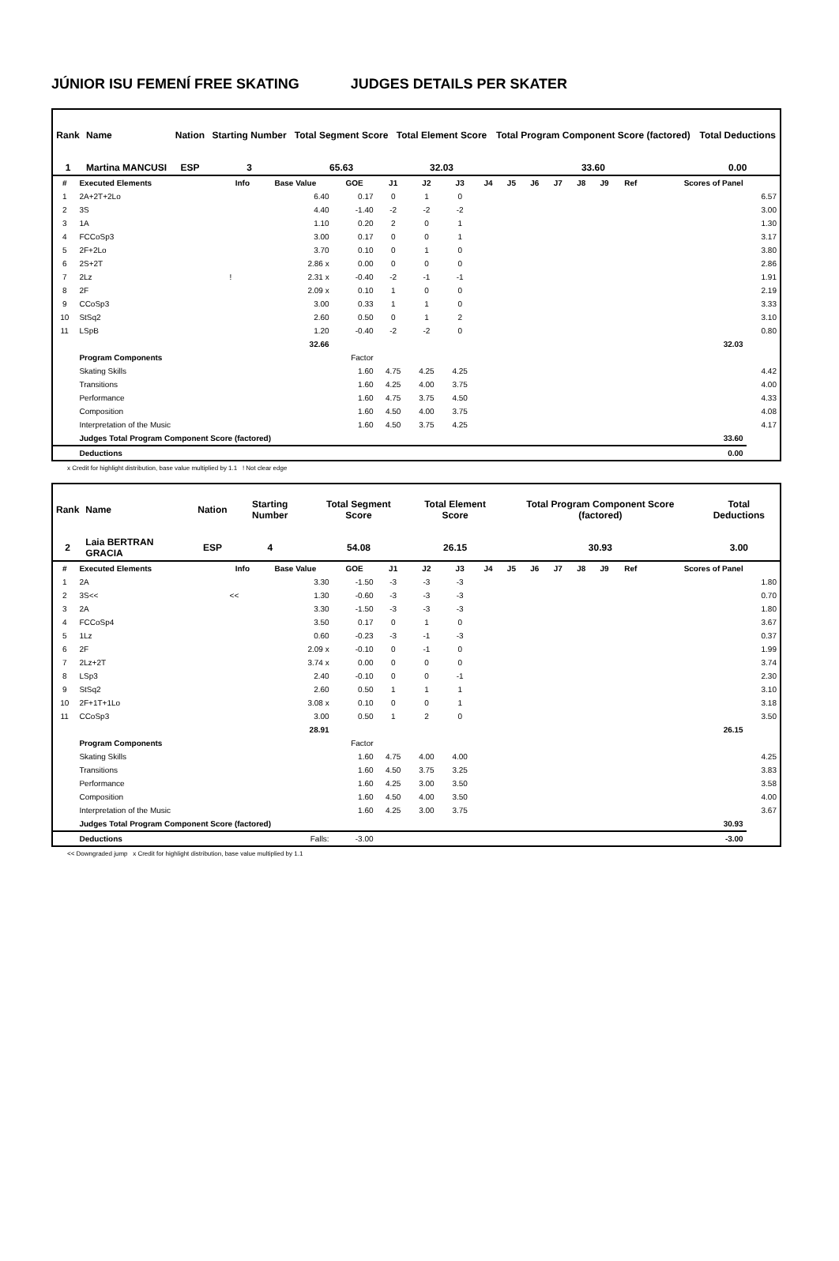JÚNIOR ISU FEMENÍ FREE SKATING JUDGES DETAILS PER SKATER
| Rank | Name | Nation | Starting Number | Total Segment Score | Total Element Score | Total Program Component Score (factored) | Total Deductions |
| --- | --- | --- | --- | --- | --- | --- | --- |
| 1 | Martina MANCUSI | ESP | 3 | 65.63 | 32.03 | 33.60 | 0.00 |
| # | Executed Elements | Info | Base Value | GOE | J1 | J2 | J3 | J4 | J5 | J6 | J7 | J8 | J9 | Ref | Scores of Panel | |
| --- | --- | --- | --- | --- | --- | --- | --- | --- | --- | --- | --- | --- | --- | --- | --- | --- |
| 1 | 2A+2T+2Lo | | 6.40 | 0.17 | 0 | 1 | 0 | | | | | | | | | 6.57 |
| 2 | 3S | | 4.40 | -1.40 | -2 | -2 | -2 | | | | | | | | | 3.00 |
| 3 | 1A | | 1.10 | 0.20 | 2 | 0 | 1 | | | | | | | | | 1.30 |
| 4 | FCCoSp3 | | 3.00 | 0.17 | 0 | 0 | 1 | | | | | | | | | 3.17 |
| 5 | 2F+2Lo | | 3.70 | 0.10 | 0 | 1 | 0 | | | | | | | | | 3.80 |
| 6 | 2S+2T | | 2.86 x | 0.00 | 0 | 0 | 0 | | | | | | | | | 2.86 |
| 7 | 2Lz | ! | 2.31 x | -0.40 | -2 | -1 | -1 | | | | | | | | | 1.91 |
| 8 | 2F | | 2.09 x | 0.10 | 1 | 0 | 0 | | | | | | | | | 2.19 |
| 9 | CCoSp3 | | 3.00 | 0.33 | 1 | 1 | 0 | | | | | | | | | 3.33 |
| 10 | StSq2 | | 2.60 | 0.50 | 0 | 1 | 2 | | | | | | | | | 3.10 |
| 11 | LSpB | | 1.20 | -0.40 | -2 | -2 | 0 | | | | | | | | | 0.80 |
| | | | 32.66 | | | | | | | | | | | | 32.03 | |
| | Program Components | | | Factor | | | | | | | | | | | | |
| | Skating Skills | | | 1.60 | 4.75 | 4.25 | 4.25 | | | | | | | | | 4.42 |
| | Transitions | | | 1.60 | 4.25 | 4.00 | 3.75 | | | | | | | | | 4.00 |
| | Performance | | | 1.60 | 4.75 | 3.75 | 4.50 | | | | | | | | | 4.33 |
| | Composition | | | 1.60 | 4.50 | 4.00 | 3.75 | | | | | | | | | 4.08 |
| | Interpretation of the Music | | | 1.60 | 4.50 | 3.75 | 4.25 | | | | | | | | | 4.17 |
| | Judges Total Program Component Score (factored) | | | | | | | | | | | | | | 33.60 | |
| | Deductions | | | | | | | | | | | | | | 0.00 | |
x Credit for highlight distribution, base value multiplied by 1.1 ! Not clear edge
| Rank | Name | Nation | Starting Number | Total Segment Score | Total Element Score | Total Program Component Score (factored) | Total Deductions |
| --- | --- | --- | --- | --- | --- | --- | --- |
| 2 | Laia BERTRAN GRACIA | ESP | 4 | 54.08 | 26.15 | 30.93 | 3.00 |
| # | Executed Elements | Info | Base Value | GOE | J1 | J2 | J3 | J4 | J5 | J6 | J7 | J8 | J9 | Ref | Scores of Panel | |
| --- | --- | --- | --- | --- | --- | --- | --- | --- | --- | --- | --- | --- | --- | --- | --- | --- |
| 1 | 2A | | 3.30 | -1.50 | -3 | -3 | -3 | | | | | | | | | 1.80 |
| 2 | 3S<< | << | 1.30 | -0.60 | -3 | -3 | -3 | | | | | | | | | 0.70 |
| 3 | 2A | | 3.30 | -1.50 | -3 | -3 | -3 | | | | | | | | | 1.80 |
| 4 | FCCoSp4 | | 3.50 | 0.17 | 0 | 1 | 0 | | | | | | | | | 3.67 |
| 5 | 1Lz | | 0.60 | -0.23 | -3 | -1 | -3 | | | | | | | | | 0.37 |
| 6 | 2F | | 2.09 x | -0.10 | 0 | -1 | 0 | | | | | | | | | 1.99 |
| 7 | 2Lz+2T | | 3.74 x | 0.00 | 0 | 0 | 0 | | | | | | | | | 3.74 |
| 8 | LSp3 | | 2.40 | -0.10 | 0 | 0 | -1 | | | | | | | | | 2.30 |
| 9 | StSq2 | | 2.60 | 0.50 | 1 | 1 | 1 | | | | | | | | | 3.10 |
| 10 | 2F+1T+1Lo | | 3.08 x | 0.10 | 0 | 0 | 1 | | | | | | | | | 3.18 |
| 11 | CCoSp3 | | 3.00 | 0.50 | 1 | 2 | 0 | | | | | | | | | 3.50 |
| | | | 28.91 | | | | | | | | | | | | 26.15 | |
| | Program Components | | | Factor | | | | | | | | | | | | |
| | Skating Skills | | | 1.60 | 4.75 | 4.00 | 4.00 | | | | | | | | | 4.25 |
| | Transitions | | | 1.60 | 4.50 | 3.75 | 3.25 | | | | | | | | | 3.83 |
| | Performance | | | 1.60 | 4.25 | 3.00 | 3.50 | | | | | | | | | 3.58 |
| | Composition | | | 1.60 | 4.50 | 4.00 | 3.50 | | | | | | | | | 4.00 |
| | Interpretation of the Music | | | 1.60 | 4.25 | 3.00 | 3.75 | | | | | | | | | 3.67 |
| | Judges Total Program Component Score (factored) | | | | | | | | | | | | | | 30.93 | |
| | Deductions | | Falls: | -3.00 | | | | | | | | | | | -3.00 | |
<< Downgraded jump x Credit for highlight distribution, base value multiplied by 1.1